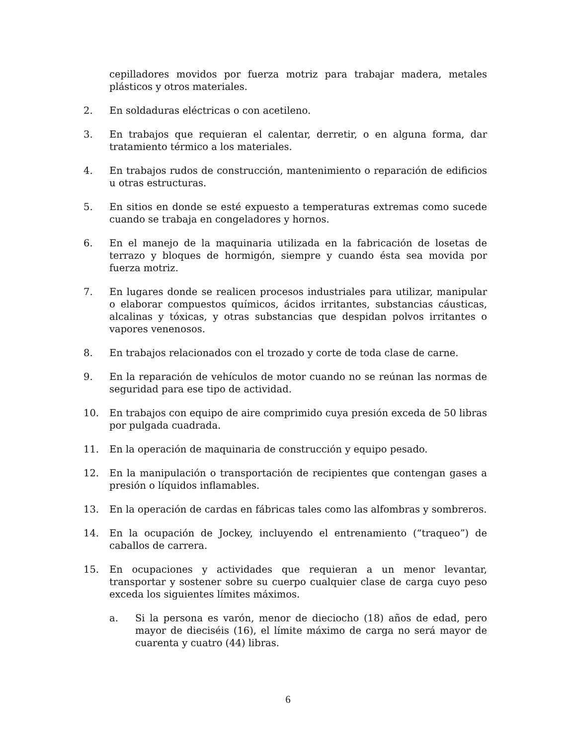cepilladores movidos por fuerza motriz para trabajar madera, metales plásticos y otros materiales.
2. En soldaduras eléctricas o con acetileno.
3. En trabajos que requieran el calentar, derretir, o en alguna forma, dar tratamiento térmico a los materiales.
4. En trabajos rudos de construcción, mantenimiento o reparación de edificios u otras estructuras.
5. En sitios en donde se esté expuesto a temperaturas extremas como sucede cuando se trabaja en congeladores y hornos.
6. En el manejo de la maquinaria utilizada en la fabricación de losetas de terrazo y bloques de hormigón, siempre y cuando ésta sea movida por fuerza motriz.
7. En lugares donde se realicen procesos industriales para utilizar, manipular o elaborar compuestos químicos, ácidos irritantes, substancias cáusticas, alcalinas y tóxicas, y otras substancias que despidan polvos irritantes o vapores venenosos.
8. En trabajos relacionados con el trozado y corte de toda clase de carne.
9. En la reparación de vehículos de motor cuando no se reúnan las normas de seguridad para ese tipo de actividad.
10. En trabajos con equipo de aire comprimido cuya presión exceda de 50 libras por pulgada cuadrada.
11. En la operación de maquinaria de construcción y equipo pesado.
12. En la manipulación o transportación de recipientes que contengan gases a presión o líquidos inflamables.
13. En la operación de cardas en fábricas tales como las alfombras y sombreros.
14. En la ocupación de Jockey, incluyendo el entrenamiento (“traqueo”) de caballos de carrera.
15. En ocupaciones y actividades que requieran a un menor levantar, transportar y sostener sobre su cuerpo cualquier clase de carga cuyo peso exceda los siguientes límites máximos.
a. Si la persona es varón, menor de dieciocho (18) años de edad, pero mayor de dieciséis (16), el límite máximo de carga no será mayor de cuarenta y cuatro (44) libras.
6